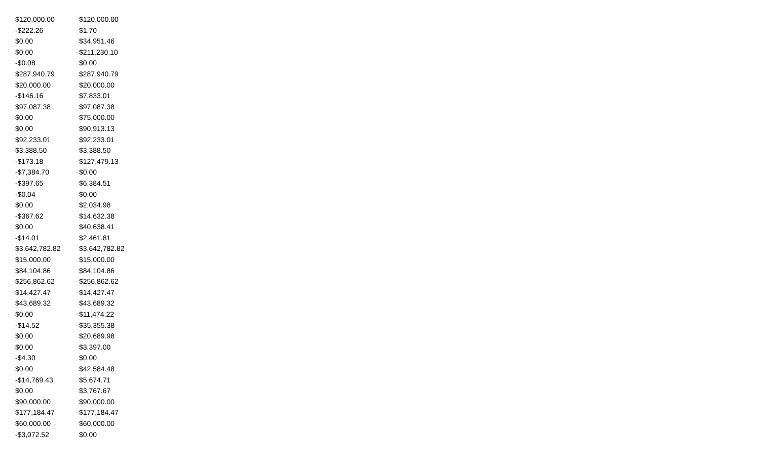| $120,000.00 | $120,000.00 |
| -$222.26 | $1.70 |
| $0.00 | $34,951.46 |
| $0.00 | $211,230.10 |
| -$0.08 | $0.00 |
| $287,940.79 | $287,940.79 |
| $20,000.00 | $20,000.00 |
| -$146.16 | $7,833.01 |
| $97,087.38 | $97,087.38 |
| $0.00 | $75,000.00 |
| $0.00 | $90,913.13 |
| $92,233.01 | $92,233.01 |
| $3,388.50 | $3,388.50 |
| -$173.18 | $127,479.13 |
| -$7,384.70 | $0.00 |
| -$397.65 | $6,384.51 |
| -$0.04 | $0.00 |
| $0.00 | $2,034.98 |
| -$367.62 | $14,632.38 |
| $0.00 | $40,638.41 |
| -$14.01 | $2,461.81 |
| $3,642,782.82 | $3,642,782.82 |
| $15,000.00 | $15,000.00 |
| $84,104.86 | $84,104.86 |
| $256,862.62 | $256,862.62 |
| $14,427.47 | $14,427.47 |
| $43,689.32 | $43,689.32 |
| $0.00 | $11,474.22 |
| -$14.52 | $35,355.38 |
| $0.00 | $20,689.98 |
| $0.00 | $3,397.00 |
| -$4.30 | $0.00 |
| $0.00 | $42,584.48 |
| -$14,769.43 | $5,674.71 |
| $0.00 | $3,767.67 |
| $90,000.00 | $90,000.00 |
| $177,184.47 | $177,184.47 |
| $60,000.00 | $60,000.00 |
| -$3,072.52 | $0.00 |